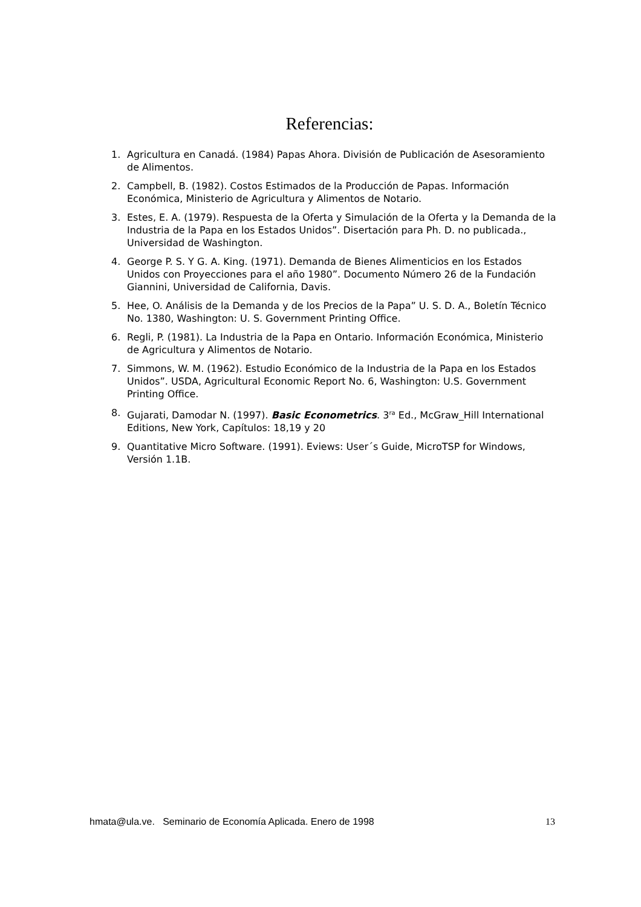Referencias:
1. Agricultura en Canadá. (1984) Papas Ahora. División de Publicación de Asesoramiento de Alimentos.
2. Campbell, B. (1982). Costos Estimados de la Producción de Papas. Información Económica, Ministerio de Agricultura y Alimentos de Notario.
3. Estes, E. A. (1979). Respuesta de la Oferta y Simulación de la Oferta y la Demanda de la Industria de la Papa en los Estados Unidos”. Disertación para Ph. D. no publicada., Universidad de Washington.
4. George P. S. Y G. A. King. (1971). Demanda de Bienes Alimenticios en los Estados Unidos con Proyecciones para el año 1980”. Documento Número 26 de la Fundación Giannini, Universidad de California, Davis.
5. Hee, O. Análisis de la Demanda y de los Precios de la Papa” U. S. D. A., Boletín Técnico No. 1380, Washington: U. S. Government Printing Office.
6. Regli, P. (1981). La Industria de la Papa en Ontario. Información Económica, Ministerio de Agricultura y Alimentos de Notario.
7. Simmons, W. M. (1962). Estudio Económico de la Industria de la Papa en los Estados Unidos”. USDA, Agricultural Economic Report No. 6, Washington: U.S. Government Printing Office.
8. Gujarati, Damodar N. (1997). Basic Econometrics. 3<sup>ra</sup> Ed., McGraw_Hill International Editions, New York, Capítulos: 18,19 y 20
9. Quantitative Micro Software. (1991). Eviews: User´s Guide, MicroTSP for Windows, Versión 1.1B.
hmata@ula.ve. Seminario de Economía Aplicada. Enero de 1998 13